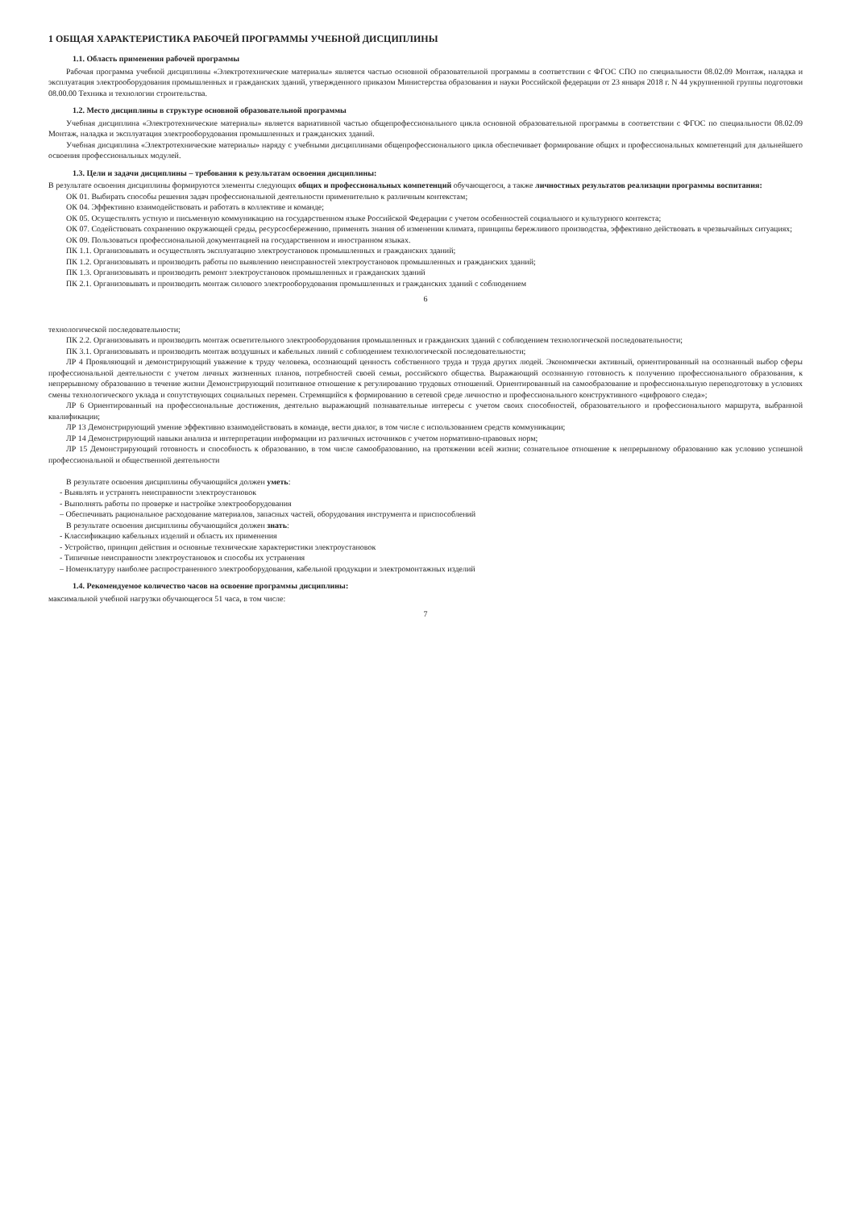1 ОБЩАЯ ХАРАКТЕРИСТИКА РАБОЧЕЙ ПРОГРАММЫ УЧЕБНОЙ ДИСЦИПЛИНЫ
1.1. Область применения рабочей программы
Рабочая программа учебной дисциплины «Электротехнические материалы» является частью основной образовательной программы в соответствии с ФГОС СПО по специальности 08.02.09 Монтаж, наладка и эксплуатация электрооборудования промышленных и гражданских зданий, утвержденного приказом Министерства образования и науки Российской федерации от 23 января 2018 г. N 44 укрупненной группы подготовки 08.00.00 Техника и технологии строительства.
1.2. Место дисциплины в структуре основной образовательной программы
Учебная дисциплина «Электротехнические материалы» является вариативной частью общепрофессионального цикла основной образовательной программы в соответствии с ФГОС по специальности 08.02.09 Монтаж, наладка и эксплуатация электрооборудования промышленных и гражданских зданий.
Учебная дисциплина «Электротехнические материалы» наряду с учебными дисциплинами общепрофессионального цикла обеспечивает формирование общих и профессиональных компетенций для дальнейшего освоения профессиональных модулей.
1.3. Цели и задачи дисциплины – требования к результатам освоения дисциплины:
В результате освоения дисциплины формируются элементы следующих общих и профессиональных компетенций обучающегося, а также личностных результатов реализации программы воспитания:
ОК 01. Выбирать способы решения задач профессиональной деятельности применительно к различным контекстам;
ОК 04. Эффективно взаимодействовать и работать в коллективе и команде;
ОК 05. Осуществлять устную и письменную коммуникацию на государственном языке Российской Федерации с учетом особенностей социального и культурного контекста;
ОК 07. Содействовать сохранению окружающей среды, ресурсосбережению, применять знания об изменении климата, принципы бережливого производства, эффективно действовать в чрезвычайных ситуациях;
ОК 09. Пользоваться профессиональной документацией на государственном и иностранном языках.
ПК 1.1. Организовывать и осуществлять эксплуатацию электроустановок промышленных и гражданских зданий;
ПК 1.2. Организовывать и производить работы по выявлению неисправностей электроустановок промышленных и гражданских зданий;
ПК 1.3. Организовывать и производить ремонт электроустановок промышленных и гражданских зданий
ПК 2.1. Организовывать и производить монтаж силового электрооборудования промышленных и гражданских зданий с соблюдением
6
технологической последовательности;
ПК 2.2. Организовывать и производить монтаж осветительного электрооборудования промышленных и гражданских зданий с соблюдением технологической последовательности;
ПК 3.1. Организовывать и производить монтаж воздушных и кабельных линий с соблюдением технологической последовательности;
ЛР 4 Проявляющий и демонстрирующий уважение к труду человека, осознающий ценность собственного труда и труда других людей. Экономически активный, ориентированный на осознанный выбор сферы профессиональной деятельности с учетом личных жизненных планов, потребностей своей семьи, российского общества. Выражающий осознанную готовность к получению профессионального образования, к непрерывному образованию в течение жизни Демонстрирующий позитивное отношение к регулированию трудовых отношений. Ориентированный на самообразование и профессиональную переподготовку в условиях смены технологического уклада и сопутствующих социальных перемен. Стремящийся к формированию в сетевой среде личностно и профессионального конструктивного «цифрового следа»;
ЛР 6 Ориентированный на профессиональные достижения, деятельно выражающий познавательные интересы с учетом своих способностей, образовательного и профессионального маршрута, выбранной квалификации;
ЛР 13 Демонстрирующий умение эффективно взаимодействовать в команде, вести диалог, в том числе с использованием средств коммуникации;
ЛР 14 Демонстрирующий навыки анализа и интерпретации информации из различных источников с учетом нормативно-правовых норм;
ЛР 15 Демонстрирующий готовность и способность к образованию, в том числе самообразованию, на протяжении всей жизни; сознательное отношение к непрерывному образованию как условию успешной профессиональной и общественной деятельности
В результате освоения дисциплины обучающийся должен уметь:
- Выявлять и устранять неисправности электроустановок
- Выполнять работы по проверке и настройке электрооборудования
– Обеспечивать рациональное расходование материалов, запасных частей, оборудования инструмента и приспособлений
В результате освоения дисциплины обучающийся должен знать:
- Классификацию кабельных изделий и область их применения
- Устройство, принцип действия и основные технические характеристики электроустановок
- Типичные неисправности электроустановок и способы их устранения
– Номенклатуру наиболее распространенного электрооборудования, кабельной продукции и электромонтажных изделий
1.4. Рекомендуемое количество часов на освоение программы дисциплины:
максимальной учебной нагрузки обучающегося 51 часа, в том числе:
7